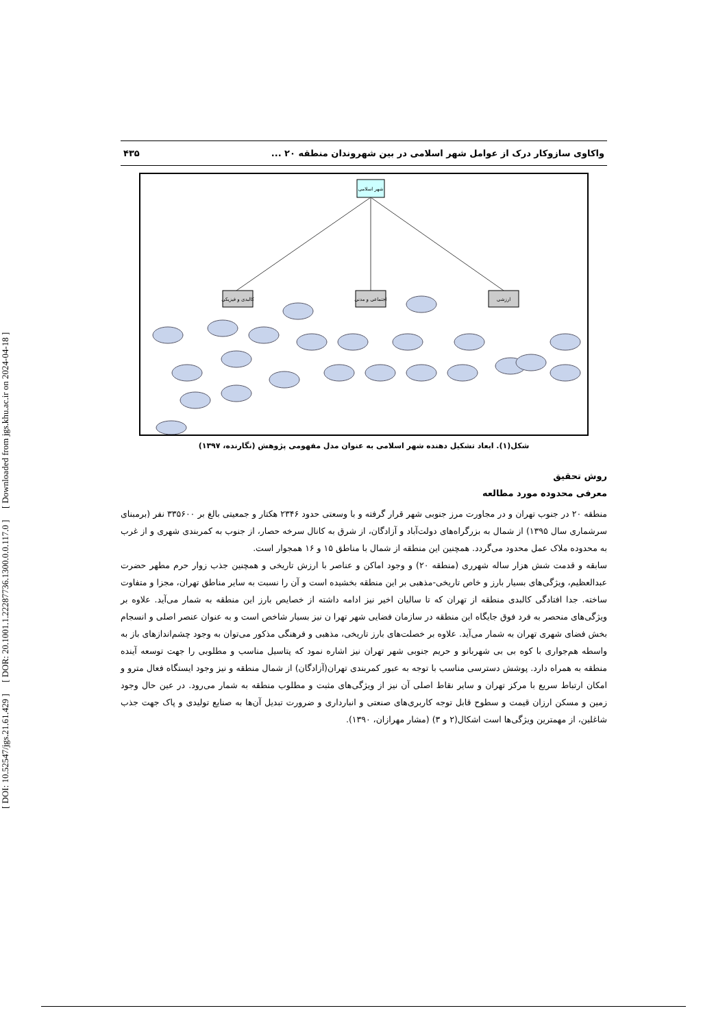[ DOI: 10.52547/jgs.21.61.429 ] [ DOR: 20.1001.1.22287736.1300.0.0.117.0 ] [ Downloaded from jgs.khu.ac.ir on 2024-04-18 ]
واکاوی سازوکار درک از عوامل شهر اسلامی در بین شهروندان منطقه ۲۰ ... ۴۳۵
شهر اسلامی
کالبدی و فیزیکی
اجتماعی و مدنی
ارزشی
شکل(۱). ابعاد تشکیل دهنده شهر اسلامی به عنوان مدل مفهومی پژوهش (نگارنده، ۱۳۹۷)
روش تحقیق
معرفی محدوده مورد مطالعه
منطقه ۲۰ در جنوب تهران و در مجاورت مرز جنوبی شهر قرار گرفته و با وسعتی حدود ۲۳۴۶ هکتار و جمعیتی بالغ بر ۳۳۵۶۰۰ نفر (برمبنای سرشماری سال ۱۳۹۵) از شمال به بزرگراه‌های دولت‌آباد و آزادگان، از شرق به کانال سرخه حصار، از جنوب به کمربندی شهری و از غرب به محدوده ملاک عمل محدود می‌گردد. همچنین این منطقه از شمال با مناطق ۱۵ و ۱۶ همجوار است.
سابقه و قدمت شش هزار ساله شهرری (منطقه ۲۰) و وجود اماکن و عناصر با ارزش تاریخی و همچنین جذب زوار حرم مطهر حضرت عبدالعظیم، ویژگی‌های بسیار بارز و خاص تاریخی-مذهبی بر این منطقه بخشیده است و آن را نسبت به سایر مناطق تهران، مجزا و متفاوت ساخته. جدا افتادگی کالبدی منطقه از تهران که تا سالیان اخیر نیز ادامه داشته از خصایص بارز این منطقه به شمار می‌آید. علاوه بر ویژگی‌های منحصر به فرد فوق جایگاه این منطقه در سازمان فضایی شهر تهرا ن نیز بسیار شاخص است و به عنوان عنصر اصلی و انسجام بخش فضای شهری تهران به شمار می‌آید. علاوه بر خصلت‌های بارز تاریخی، مذهبی و فرهنگی مذکور می‌توان به وجود چشم‌اندازهای باز به واسطه هم‌جواری با کوه بی بی شهربانو و حریم جنوبی شهر تهران نیز اشاره نمود که پتاسیل مناسب و مطلوبی را جهت توسعه آینده منطقه به همراه دارد. پوشش دسترسی مناسب با توجه به عبور کمربندی تهران(آزادگان) از شمال منطقه و نیز وجود ایستگاه فعال مترو و امکان ارتباط سریع با مرکز تهران و سایر نقاط اصلی آن نیز از ویژگی‌های مثبت و مطلوب منطقه به شمار می‌رود. در عین حال وجود زمین و مسکن ارزان قیمت و سطوح قابل توجه کاربری‌های صنعتی و انبارداری و ضرورت تبدیل آن‌ها به صنایع تولیدی و پاک جهت جذب شاغلین، از مهمترین ویژگی‌ها است اشکال(۲ و ۳) (مشار مهرازان، ۱۳۹۰).